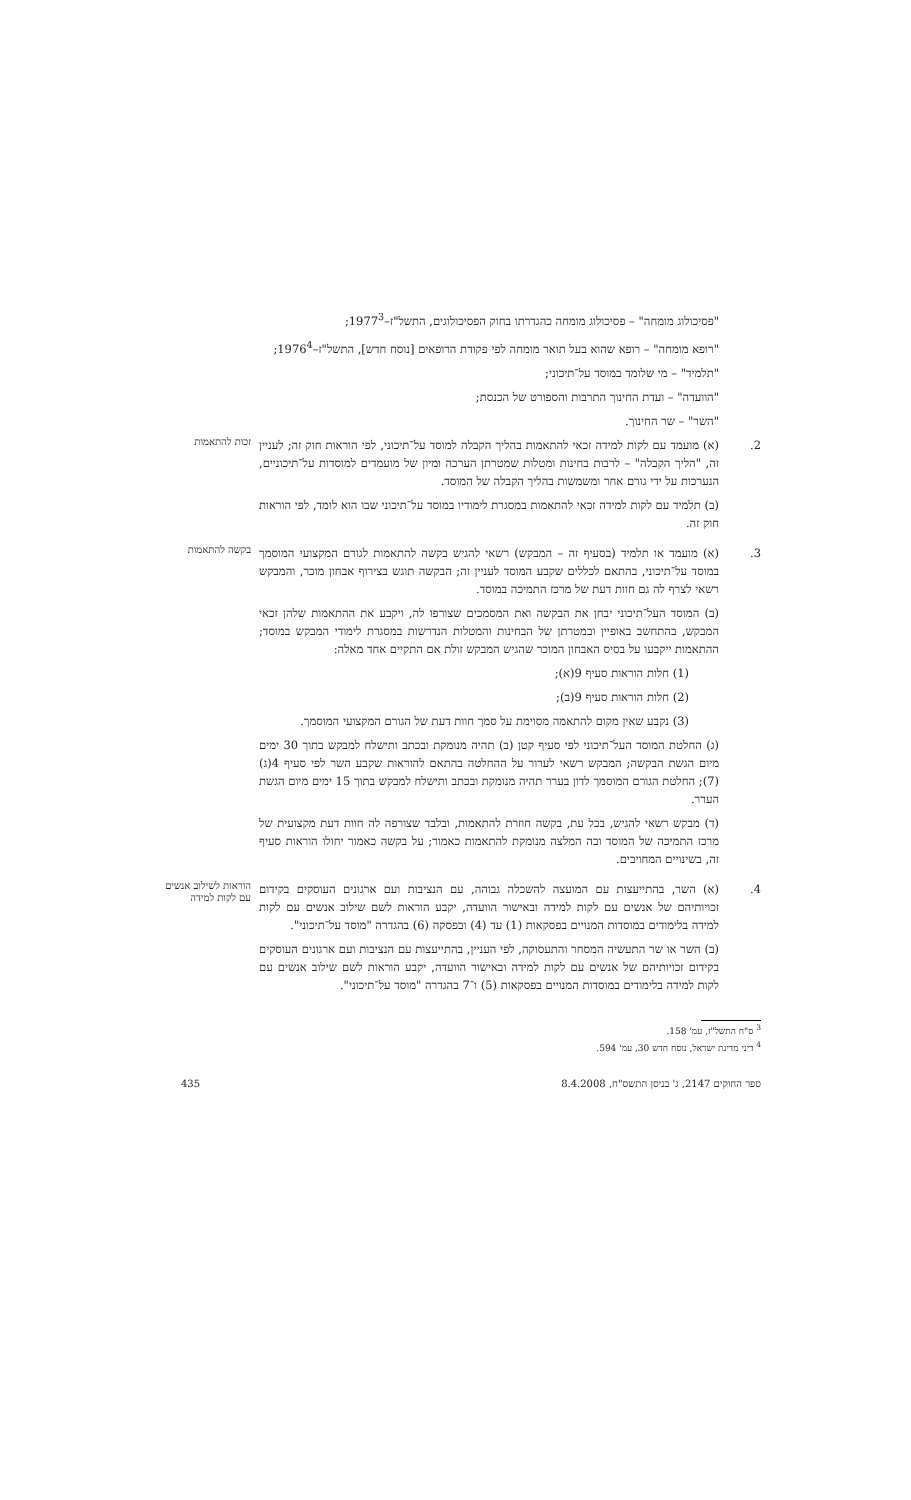"פסיכולוג מומחה" – פסיכולוג מומחה כהגדרתו בחוק הפסיכולוגים, התשל"ז–1977<sup>3</sup>;
"רופא מומחה" – רופא שהוא בעל תואר מומחה לפי פקודת הרופאים [נוסח חדש], התשל"ז–1976<sup>4</sup>;
"תלמיד" – מי שלומד במוסד על־תיכוני;
"הוועדה" – ועדת החינוך התרבות והספורט של הכנסת;
"השר" – שר החינוך.
2. (א) מועמד עם לקות למידה זכאי להתאמות בהליך הקבלה למוסד על־תיכוני, לפי הוראות חוק זה; לעניין זה, "הליך הקבלה" – לרבות בחינות ומטלות שמטרתן הערכה ומיון של מועמדים למוסדות על־תיכוניים, הנערכות על ידי גורם אחר ומשמשות בהליך הקבלה של המוסד.
(ב) תלמיד עם לקות למידה זכאי להתאמות במסגרת לימודיו במוסד על־תיכוני שבו הוא לומד, לפי הוראות חוק זה.
זכות להתאמות
3. (א) מועמד או תלמיד (בסעיף זה – המבקש) רשאי להגיש בקשה להתאמות לגורם המקצועי המוסמך במוסד על־תיכוני, בהתאם לכללים שקבע המוסד לעניין זה; הבקשה תוגש בצירוף אבחון מוכר, והמבקש רשאי לצרף לה גם חוות דעת של מרכז התמיכה במוסד.
(ב) המוסד העל־תיכוני יבחן את הבקשה ואת המסמכים שצורפו לה, ויקבע את ההתאמות שלהן זכאי המבקש, בהתחשב באופיין ובמטרתן של הבחינות והמטלות הנדרשות במסגרת לימודי המבקש במוסד; ההתאמות ייקבעו על בסיס האבחון המוכר שהגיש המבקש זולת אם התקיים אחד מאלה:
(1) חלות הוראות סעיף 9(א);
(2) חלות הוראות סעיף 9(ב);
(3) נקבע שאין מקום להתאמה מסוימת על סמך חוות דעת של הגורם המקצועי המוסמך.
(ג) החלטת המוסד העל־תיכוני לפי סעיף קטן (ב) תהיה מנומקת ובכתב ותישלח למבקש בתוך 30 ימים מיום הגשת הבקשה; המבקש רשאי לערור על ההחלטה בהתאם להוראות שקבע השר לפי סעיף 4(ג)(7); החלטת הגורם המוסמך לדון בערר תהיה מנומקת ובכתב ותישלח למבקש בתוך 15 ימים מיום הגשת הערר.
(ד) מבקש רשאי להגיש, בכל עת, בקשה חוזרת להתאמות, ובלבד שצורפה לה חוות דעת מקצועית של מרכז התמיכה של המוסד ובה המלצה מנומקת להתאמות כאמור; על בקשה כאמור יחולו הוראות סעיף זה, בשינויים המחויבים.
בקשה להתאמות
4. (א) השר, בהתייעצות עם המועצה להשכלה גבוהה, עם הנציבות ועם ארגונים העוסקים בקידום זכויותיהם של אנשים עם לקות למידה ובאישור הוועדה, יקבע הוראות לשם שילוב אנשים עם לקות למידה בלימודים במוסדות המנויים בפסקאות (1) עד (4) ובפסקה (6) בהגדרה "מוסד על־תיכוני".
(ב) השר או שר התעשיה המסחר והתעסוקה, לפי העניין, בהתייעצות עם הנציבות ועם ארגונים העוסקים בקידום זכויותיהם של אנשים עם לקות למידה ובאישור הוועדה, יקבע הוראות לשם שילוב אנשים עם לקות למידה בלימודים במוסדות המנויים בפסקאות (5) ו־7 בהגדרה "מוסד על־תיכוני".
הוראות לשילוב אנשים עם לקות למידה
<sup>3</sup> ס"ח התשל"ז, עמ' 158.
<sup>4</sup> דיני מדינת ישראל, נוסח חדש 30, עמ' 594.
ספר החוקים 2147, ג' בניסן התשס"ח, 8.4.2008 435